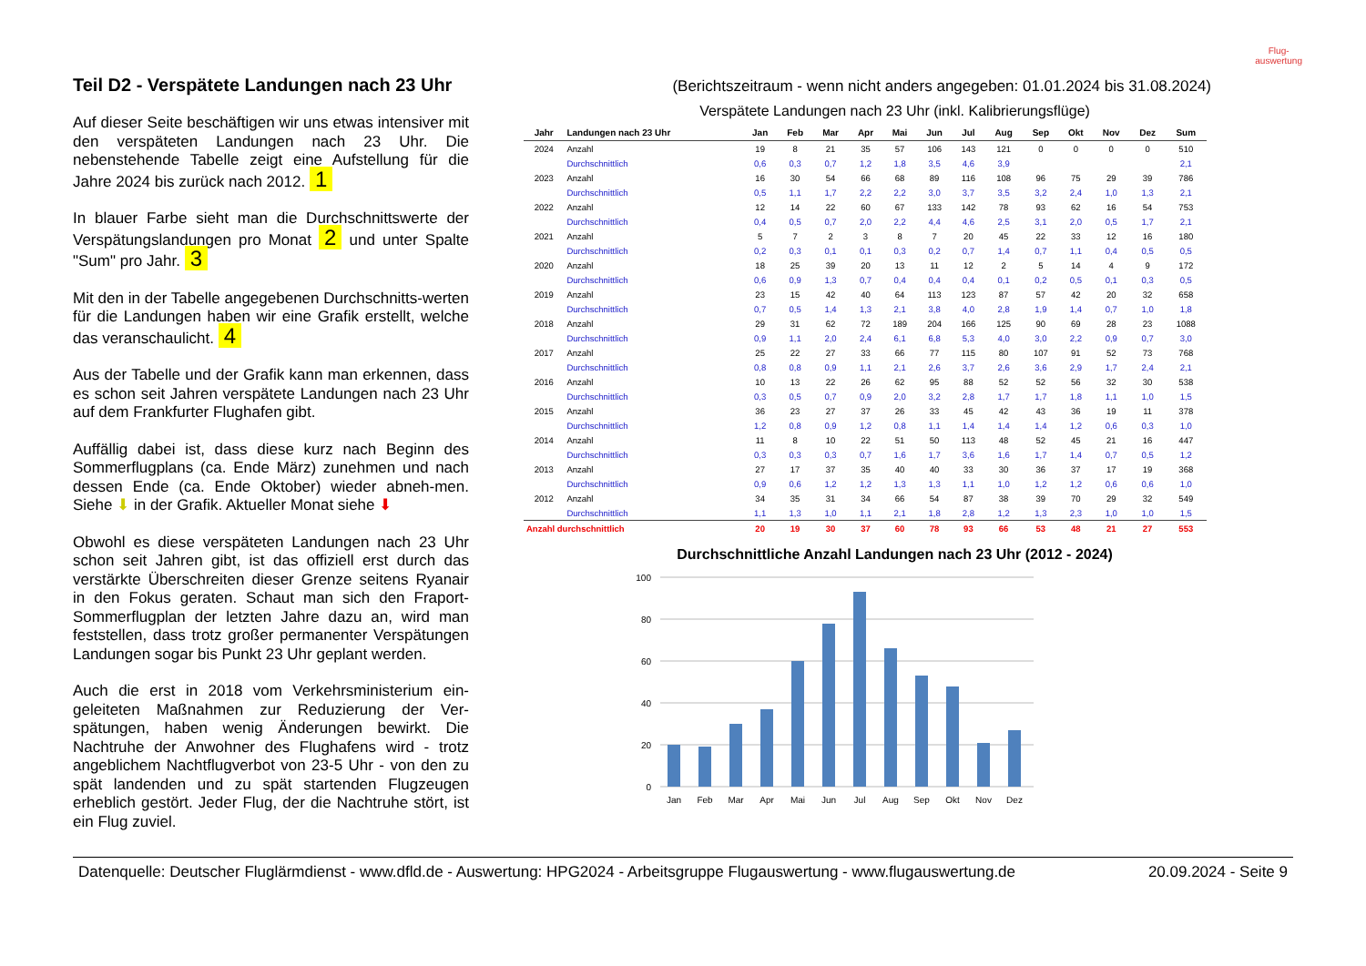Flug-
auswertung
Teil D2 - Verspätete Landungen nach 23 Uhr
(Berichtszeitraum - wenn nicht anders angegeben: 01.01.2024 bis 31.08.2024)
Auf dieser Seite beschäftigen wir uns etwas intensiver mit den verspäteten Landungen nach 23 Uhr. Die nebenstehende Tabelle zeigt eine Aufstellung für die Jahre 2024 bis zurück nach 2012. 1
In blauer Farbe sieht man die Durchschnittswerte der Verspätungslandungen pro Monat 2 und unter Spalte "Sum" pro Jahr. 3
Mit den in der Tabelle angegebenen Durchschnitts-werten für die Landungen haben wir eine Grafik erstellt, welche das veranschaulicht. 4
Aus der Tabelle und der Grafik kann man erkennen, dass es schon seit Jahren verspätete Landungen nach 23 Uhr auf dem Frankfurter Flughafen gibt.
Auffällig dabei ist, dass diese kurz nach Beginn des Sommerflugplans (ca. Ende März) zunehmen und nach dessen Ende (ca. Ende Oktober) wieder abneh-men. Siehe ⬇ in der Grafik. Aktueller Monat siehe ⬇
Obwohl es diese verspäteten Landungen nach 23 Uhr schon seit Jahren gibt, ist das offiziell erst durch das verstärkte Überschreiten dieser Grenze seitens Ryanair in den Fokus geraten. Schaut man sich den Fraport-Sommerflugplan der letzten Jahre dazu an, wird man feststellen, dass trotz großer permanenter Verspätungen Landungen sogar bis Punkt 23 Uhr geplant werden.
Auch die erst in 2018 vom Verkehrsministerium ein-geleiteten Maßnahmen zur Reduzierung der Ver-spätungen, haben wenig Änderungen bewirkt. Die Nachtruhe der Anwohner des Flughafens wird - trotz angeblichem Nachtflugverbot von 23-5 Uhr - von den zu spät landenden und zu spät startenden Flugzeugen erheblich gestört. Jeder Flug, der die Nachtruhe stört, ist ein Flug zuviel.
Verspätete Landungen nach 23 Uhr (inkl. Kalibrierungsflüge)
| Jahr | Landungen nach 23 Uhr | Jan | Feb | Mar | Apr | Mai | Jun | Jul | Aug | Sep | Okt | Nov | Dez | Sum |
| --- | --- | --- | --- | --- | --- | --- | --- | --- | --- | --- | --- | --- | --- | --- |
| 2024 | Anzahl | 19 | 8 | 21 | 35 | 57 | 106 | 143 | 121 | 0 | 0 | 0 | 0 | 510 |
| | Durchschnittlich | 0,6 | 0,3 | 0,7 | 1,2 | 1,8 | 3,5 | 4,6 | 3,9 | | | | | 2,1 |
| 2023 | Anzahl | 16 | 30 | 54 | 66 | 68 | 89 | 116 | 108 | 96 | 75 | 29 | 39 | 786 |
| | Durchschnittlich | 0,5 | 1,1 | 1,7 | 2,2 | 2,2 | 3,0 | 3,7 | 3,5 | 3,2 | 2,4 | 1,0 | 1,3 | 2,1 |
| 2022 | Anzahl | 12 | 14 | 22 | 60 | 67 | 133 | 142 | 78 | 93 | 62 | 16 | 54 | 753 |
| | Durchschnittlich | 0,4 | 0,5 | 0,7 | 2,0 | 2,2 | 4,4 | 4,6 | 2,5 | 3,1 | 2,0 | 0,5 | 1,7 | 2,1 |
| 2021 | Anzahl | 5 | 7 | 2 | 3 | 8 | 7 | 20 | 45 | 22 | 33 | 12 | 16 | 180 |
| | Durchschnittlich | 0,2 | 0,3 | 0,1 | 0,1 | 0,3 | 0,2 | 0,7 | 1,4 | 0,7 | 1,1 | 0,4 | 0,5 | 0,5 |
| 2020 | Anzahl | 18 | 25 | 39 | 20 | 13 | 11 | 12 | 2 | 5 | 14 | 4 | 9 | 172 |
| | Durchschnittlich | 0,6 | 0,9 | 1,3 | 0,7 | 0,4 | 0,4 | 0,4 | 0,1 | 0,2 | 0,5 | 0,1 | 0,3 | 0,5 |
| 2019 | Anzahl | 23 | 15 | 42 | 40 | 64 | 113 | 123 | 87 | 57 | 42 | 20 | 32 | 658 |
| | Durchschnittlich | 0,7 | 0,5 | 1,4 | 1,3 | 2,1 | 3,8 | 4,0 | 2,8 | 1,9 | 1,4 | 0,7 | 1,0 | 1,8 |
| 2018 | Anzahl | 29 | 31 | 62 | 72 | 189 | 204 | 166 | 125 | 90 | 69 | 28 | 23 | 1088 |
| | Durchschnittlich | 0,9 | 1,1 | 2,0 | 2,4 | 6,1 | 6,8 | 5,3 | 4,0 | 3,0 | 2,2 | 0,9 | 0,7 | 3,0 |
| 2017 | Anzahl | 25 | 22 | 27 | 33 | 66 | 77 | 115 | 80 | 107 | 91 | 52 | 73 | 768 |
| | Durchschnittlich | 0,8 | 0,8 | 0,9 | 1,1 | 2,1 | 2,6 | 3,7 | 2,6 | 3,6 | 2,9 | 1,7 | 2,4 | 2,1 |
| 2016 | Anzahl | 10 | 13 | 22 | 26 | 62 | 95 | 88 | 52 | 52 | 56 | 32 | 30 | 538 |
| | Durchschnittlich | 0,3 | 0,5 | 0,7 | 0,9 | 2,0 | 3,2 | 2,8 | 1,7 | 1,7 | 1,8 | 1,1 | 1,0 | 1,5 |
| 2015 | Anzahl | 36 | 23 | 27 | 37 | 26 | 33 | 45 | 42 | 43 | 36 | 19 | 11 | 378 |
| | Durchschnittlich | 1,2 | 0,8 | 0,9 | 1,2 | 0,8 | 1,1 | 1,4 | 1,4 | 1,4 | 1,2 | 0,6 | 0,3 | 1,0 |
| 2014 | Anzahl | 11 | 8 | 10 | 22 | 51 | 50 | 113 | 48 | 52 | 45 | 21 | 16 | 447 |
| | Durchschnittlich | 0,3 | 0,3 | 0,3 | 0,7 | 1,6 | 1,7 | 3,6 | 1,6 | 1,7 | 1,4 | 0,7 | 0,5 | 1,2 |
| 2013 | Anzahl | 27 | 17 | 37 | 35 | 40 | 40 | 33 | 30 | 36 | 37 | 17 | 19 | 368 |
| | Durchschnittlich | 0,9 | 0,6 | 1,2 | 1,2 | 1,3 | 1,3 | 1,1 | 1,0 | 1,2 | 1,2 | 0,6 | 0,6 | 1,0 |
| 2012 | Anzahl | 34 | 35 | 31 | 34 | 66 | 54 | 87 | 38 | 39 | 70 | 29 | 32 | 549 |
| | Durchschnittlich | 1,1 | 1,3 | 1,0 | 1,1 | 2,1 | 1,8 | 2,8 | 1,2 | 1,3 | 2,3 | 1,0 | 1,0 | 1,5 |
| Anzahl durchschnittlich | | 20 | 19 | 30 | 37 | 60 | 78 | 93 | 66 | 53 | 48 | 21 | 27 | 553 |
Durchschnittliche Anzahl Landungen nach 23 Uhr (2012 - 2024)
100
80
60
40
20
0
Jan
Feb
Mar
Apr
Mai
Jun
Jul
Aug
Sep
Okt
Nov
Dez
Datenquelle: Deutscher Fluglärmdienst - www.dfld.de - Auswertung: HPG2024 - Arbeitsgruppe Flugauswertung - www.flugauswertung.de 20.09.2024 - Seite 9